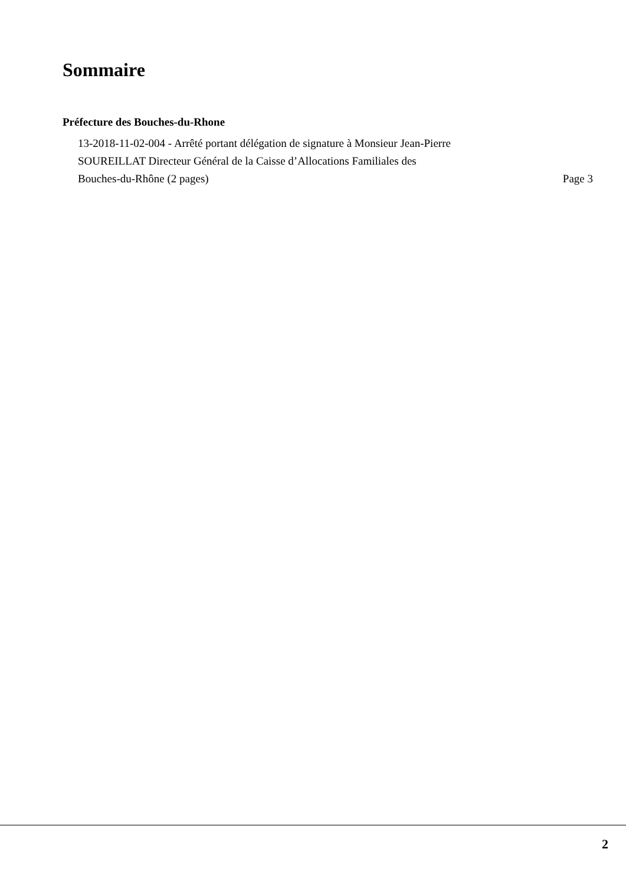Sommaire
Préfecture des Bouches-du-Rhone
13-2018-11-02-004 - Arrêté portant délégation de signature à Monsieur Jean-Pierre
SOUREILLAT Directeur Général de la Caisse d’Allocations Familiales des
Bouches-du-Rhône (2 pages)
Page 3
2